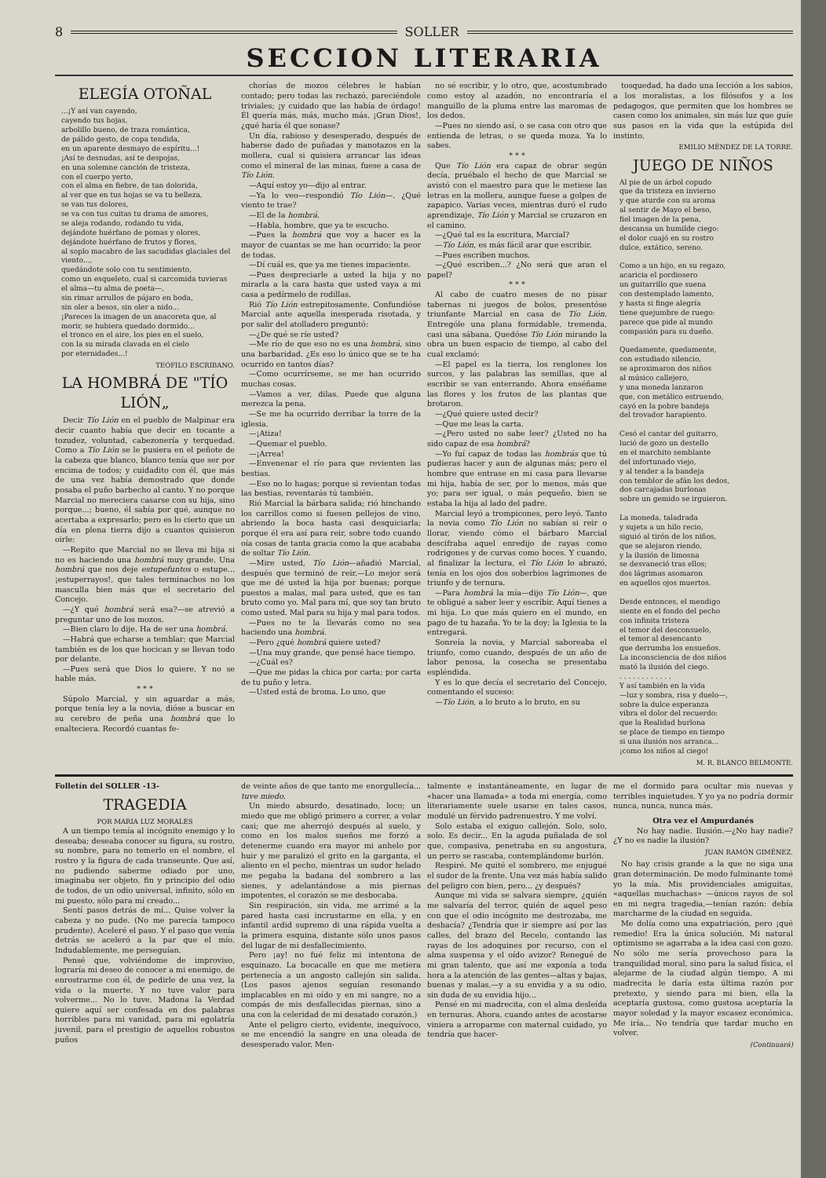8 SOLLER
SECCION LITERARIA
ELEGÍA OTOÑAL
...¡Y así van cayendo,
cayendo tus hojas,
arbolillo bueno, de traza romántica,
de pálido gesto, de copa tendida,
en un aparente desmayo de espíritu...!
¡Así te desnudas, así te despojas,
en una solemne canción de tristeza,
con el cuerpo yerto,
con el alma en fiebre, de tan dolorida,
al ver que en tus hojas se va tu belleza,
se van tus dolores,
se va con tus cuitas tu drama de amores,
se aleja rodando, rodando tu vida,
dejándote huérfano de pomas y olores,
dejándote huérfano de frutos y flores,
al soplo macabro de las sacudidas glaciales del viento...,
quedándote solo con tu sentimiento,
como un esqueleto, cual si carcomida tuvieras el alma—tu alma de poeta—,
sin rimar arrullos de pájaro en boda,
sin oler a besos, sin oler a nido...
¡Pareces la imagen de un anacoreta que, al morir, se hubiera quedado dormido...
el tronco en el aire, los pies en el suelo,
con la su mirada clavada en el cielo
por eternidades...!
TEÓFILO ESCRIBANO.
LA HOMBRÁ DE "TÍO LIÓN„
Decir Tío Lión en el pueblo de Malpinar era decir cuanto había que decir en tocante a tozudez, voluntad, cabezonería y terquedad. Como a Tío Lión se le pusiera en el peñote de la cabeza que blanco, blanco tenía que ser por encima de todos; y cuidadito con él, que más de una vez había demostrado que donde posaba el puño barbecho al canto. Y no porque Marcial no mereciera casarse con su hija, sino porque...; bueno, él sabía por qué, aunque no acertaba a expresarlo; pero es lo cierto que un día en plena tierra dijo a cuantos quisieron oirle:
—Repito que Marcial no se lleva mi hija si no es haciendo una hombrá muy grande. Una hombrá que nos deje estupefuntos o estupe... ¡estuperrayos!, que tales terminachos no los masculla bien más que el secretario del Concejo.
—¿Y qué hombrá será esa?—se atrevió a preguntar uno de los mozos.
—Bien claro lo dije. Ha de ser una hombrá.
—Habrá que echarse a temblar; que Marcial también es de los que hocican y se llevan todo por delante.
—Pues será que Dios lo quiere. Y no se hable más.
* * *
Súpolo Marcial, y sin aguardar a más, porque tenía ley a la novia, dióse a buscar en su cerebro de peña una hombrá que lo enalteciera. Recordó cuantas fe-
chorías de mozos célebres le habían contado; pero todas las rechazó, pareciéndole triviales; ¡y cuidado que las había de órdago! Él quería más, más, mucho más. ¡Gran Dios!, ¿qué haría él que sonase?
Un día, rabioso y desesperado, después de haberse dado de puñadas y manotazos en la mollera, cual si quisiera arrancar las ideas como el mineral de las minas, fuese a casa de Tío Lión.
—Aquí estoy yo—dijo al entrar.
—Ya lo veo—respondió Tío Lión—. ¿Qué viento te trae?
—El de la hombrá.
—Habla, hombre, que ya te escucho.
—Pues la hombrá que voy a hacer es la mayor de cuantas se me han ocurrido; la peor de todas.
—Dí cuál es, que ya me tienes impaciente.
—Pues despreciarle a usted la hija y no mirarla a la cara hasta que usted vaya a mi casa a pedírmelo de rodillas.
Rió Tío Lión estrepitosamente. Confundióse Marcial ante aquella inesperada risotada, y por salir del atolladero preguntó:
—¿De qué se ríe usted?
—Me río de que eso no es una hombrá, sino una barbaridad. ¿Es eso lo único que se te ha ocurrido en tantos días?
—Como ocurrírseme, se me han ocurrido muchas cosas.
—Vamos a ver, dilas. Puede que alguna merezca la pena.
—Se me ha ocurrido derribar la torre de la iglesia.
—¡Atiza!
—Quemar el pueblo.
—¡Arrea!
—Envenenar el río para que revienten las bestias.
—Eso no lo hagas; porque si revientan todas las bestias, reventarás tú también.
Rió Marcial la bárbara salida; rió hinchando los carrillos como si fuesen pellejos de vino, abriendo la boca hasta casi desquiciarla; porque él era así para reir, sobre todo cuando oía cosas de tanta gracia como la que acababa de soltar Tío Lión.
—Mire usted, Tío Lión—añadió Marcial, después que terminó de reir.—Lo mejor será que me dé usted la hija por buenas; porque puestos a malas, mal para usted, que es tan bruto como yo. Mal para mí, que soy tan bruto como usted. Mal para su hija y mal para todos.
—Pues no te la llevarás como no sea haciendo una hombrá.
—Pero ¿qué hombrá quiere usted?
—Una muy grande, que pensé hace tiempo.
—¿Cuál es?
—Que me pidas la chica por carta; por carta de tu puño y letra.
—Usted está de broma. Lo uno, que
no sé escribir, y lo otro, que, acostumbrado como estoy al azadón, no encontraría el manguillo de la pluma entre las maromas de los dedos.
—Pues no siendo así, o se casa con otro que entienda de letras, o se queda moza. Ya lo sabes.
* * *
Que Tío Lión era capaz de obrar según decía, pruébalo el hecho de que Marcial se avistó con el maestro para que le metiese las letras en la mollera, aunque fuese a golpes de zapapico. Varias veces, mientras duró el rudo aprendizaje, Tío Lión y Marcial se cruzaron en el camino.
—¿Qué tal es la escritura, Marcial?
—Tío Lión, es más fácil arar que escribir.
—Pues escriben muchos.
—¿Qué escriben...? ¿No será que aran el papel?
* * *
Al cabo de cuatro meses de no pisar tabernas ni juegos de bolos, presentóse triunfante Marcial en casa de Tío Lión. Entrególe una plana formidable, tremenda, casi una sábana. Quedóse Tío Lión mirando la obra un buen espacio de tiempo, al cabo del cual exclamó:
—El papel es la tierra, los renglones los surcos, y las palabras las semillas, que al escribir se van enterrando. Ahora enséñame las flores y los frutos de las plantas que brotaron.
—¿Qué quiere usted decir?
—Que me leas la carta.
—¿Pero usted no sabe leer? ¿Usted no ha sido capaz de esa hombrá?
—Yo fuí capaz de todas las hombrás que tú pudieras hacer y aun de algunas más; pero el hombre que entrase en mi casa para llevarse mi hija, había de ser, por lo menos, más que yo; para ser igual, o más pequeño, bien se estaba la hija al lado del padre.
Marcial leyó a trompicones, pero leyó. Tanto la novia como Tío Lión no sabían si reir o llorar, viendo cómo el bárbaro Marcial descifraba aquel enredijo de rayas como rodrigones y de curvas como hoces. Y cuando, al finalizar la lectura, el Tío Lión lo abrazó, tenía en los ojos dos soberbios lagrimones de triunfo y de ternura.
—Para hombrá la mía—dijo Tío Lión—, que te obligué a saber leer y escribir. Aquí tienes a mi hija. Lo que más quiero en el mundo, en pago de tu hazaña. Yo te la doy; la Iglesia te la entregará.
Sonreía la novia, y Marcial saboreaba el triunfo, como cuando, después de un año de labor penosa, la cosecha se presentaba espléndida.
Y es lo que decía el secretario del Concejo, comentando el suceso:
—Tío Lión, a lo bruto a lo bruto, en su
tosquedad, ha dado una lección a los sabios, a los moralistas, a los filósofos y a los pedagogos, que permiten que los hombres se casen como los animales, sin más luz que guíe sus pasos en la vida que la estúpida del instinto.
EMILIO MÉNDEZ DE LA TORRE.
JUEGO DE NIÑOS
Al pie de un árbol copudo
que da tristeza en invierno
y que aturde con su aroma
al sentir de Mayo el beso,
fiel imagen de la pena,
descansa un humilde ciego:
el dolor cuajó en su rostro
dulce, extático, sereno.
Como a un hijo, en su regazo,
acaricia el pordiosero
un guitarrillo que suena
con destemplado lamento,
y hasta si finge alegría
tiene quejumbre de ruego:
parece que pide al mundo
compasión para su dueño.
Quedamente, quedamente,
con estudiado silencio,
se aproximaron dos niños
al músico callejero,
y una moneda lanzaron
que, con metálico estruendo,
cayó en la pobre bandeja
del trovador harapiento.
Cesó el cantar del guitarro,
lució de gozo un destello
en el marchito semblante
del infortunado viejo,
y al tender a la bandeja
con temblor de afán los dedos,
dos carcajadas burlonas
sobre un gemido se irguieron.
La moneda, taladrada
y sujeta a un hilo recio,
siguió al tirón de los niños,
que se alejaron riendo,
y la ilusión de limosna
se desvaneció tras ellos;
dos lágrimas asomaron
en aquellos ojos muertos.
Desde entonces, el mendigo
siente en el fondo del pecho
con infinita tristeza
el temor del desconsuelo,
el temor al desencanto
que derrumba los ensueños.
La inconsciencia de dos niños
mató la ilusión del ciego.
. . . . . . . . . . . .
Y así también en la vida
—luz y sombra, risa y duelo—,
sobre la dulce esperanza
vibra el dolor del recuerdo:
que la Realidad burlona
se place de tiempo en tiempo
si una ilusión nos arranca...
¡como los niños al ciego!
M. R. BLANCO BELMONTE.
Folletín del SOLLER -13-
TRAGEDIA
POR MARIA LUZ MORALES
A un tiempo temía al incógnito enemigo y lo deseaba; deseaba conocer su figura, su rostro, su nombre, para no temerlo en el nombre, el rostro y la figura de cada transeunte. Que así, no pudiendo saberme odiado por uno, imaginaba ser objeto, fin y principio del odio de todos, de un odio universal, infinito, sólo en mi puesto, sólo para mí creado...
Sentí pasos detrás de mí... Quise volver la cabeza y no pude. (No me parecía tampoco prudente). Aceleré el paso. Y el paso que venía detrás se aceleró a la par que el mío. Indudablemente, me perseguían.
Pensé que, volviéndome de improviso, lograría mi deseo de conocer a mi enemigo, de enrostrarme con él, de pedirle de una vez, la vida o la muerte. Y no tuve valor para volverme... No lo tuve. Madona la Verdad quiere aquí ser confesada en dos palabras horribles para mi vanidad, para mi egolatría juvenil, para el prestigio de aquellos robustos puños
de veinte años de que tanto me enorgullecía... tuve miedo.
Un miedo absurdo, desatinado, loco; un miedo que me obligó primero a correr, a volar casi; que me aherrojó después al suelo, y como en los malos sueños me forzó a detenerme cuando era mayor mi anhelo por huir y me paralizó el grito en la garganta, el aliento en el pecho, mientras un sudor helado me pegaba la badana del sombrero a las sienes, y adelantándose a mis piernas impotentes, el corazón se me desbocaba.
Sin respiración, sin vida, me arrimé a la pared hasta casi incrustarme en ella, y en infantil ardid supremo di una rápida vuelta a la primera esquina, distante sólo unos pasos del lugar de mi desfallecimiento.
Pero ¡ay! no fué feliz mi intentona de esquinazo. La bocacalle en que me metiera pertenecía a un angosto callejón sin salida. (Los pasos ajenos seguían resonando implacables en mi oído y en mi sangre, no a compás de mis desfallecidas piernas, sino a una con la celeridad de mi desatado corazón.)
Ante el peligro cierto, evidente, inequívoco, se me encendió la sangre en una oleada de desesperado valor. Men-
talmente e instantáneamente, en lugar de «hacer una llamada» a toda mi energía, como literariamente suele usarse en tales casos, modulé un férvido padrenuestro. Y me volví.
Solo estaba el exiguo callejón. Solo, solo, solo. Es decir... En la aguda puñalada de sol que, compasiva, penetraba en su angostura, un perro se rascaba, contemplándome burlón.
Respiré. Me quité el sombrero, me enjugué el sudor de la frente. Una vez más había salido del peligro con bien, pero... ¿y después?
Aunque mi vida se salvara siempre, ¿quién me salvaría del terror, quién de aquel peso con que el odio incógnito me destrozaba, me deshacía? ¿Tendría que ir siempre así por las calles, del brazo del Recelo, contando las rayas de los adoquines por recurso, con el alma suspensa y el oído avizor? Renegué de mi gran talento, que así me exponía a toda hora a la atención de las gentes—altas y bajas, buenas y malas,—y a su envidia y a su odio, sin duda de su envidia hijo...
Pensé en mi madrecita, con el alma desleída en ternuras. Ahora, cuando antes de acostarse viniera a arroparme con maternal cuidado, yo tendría que hacer-
me el dormido para ocultar mis nuevas y terribles inquietudes. Y yo ya no podría dormir nunca, nunca, nunca más.
Otra vez el Ampurdanés
No hay nadie. Ilusión.—¿No hay nadie? ¿Y no es nadie la ilusión?
JUAN RAMÓN GIMÉNEZ.
No hay crisis grande a la que no siga una gran determinación. De modo fulminante tomé yo la mía. Mis providenciales amiguitas, «aquellas muchachas» —únicos rayos de sol en mi negra tragedia,—tenían razón: debía marcharme de la ciudad en seguida.
Me dolía como una expatriación, pero ¡qué remedio! Era la única solución. Mi natural optimismo se agarraba a la idea casi con gozo. No sólo me sería provechoso para la tranquilidad moral, sino para la salud física, el alejarme de la ciudad algún tiempo. A mi madrecita le daría esta última razón por pretexto, y siendo para mi bien, ella la aceptaría gustosa, como gustosa aceptaría la mayor soledad y la mayor escasez económica. Me iría... No tendría que tardar mucho en volver.
(Continuará)